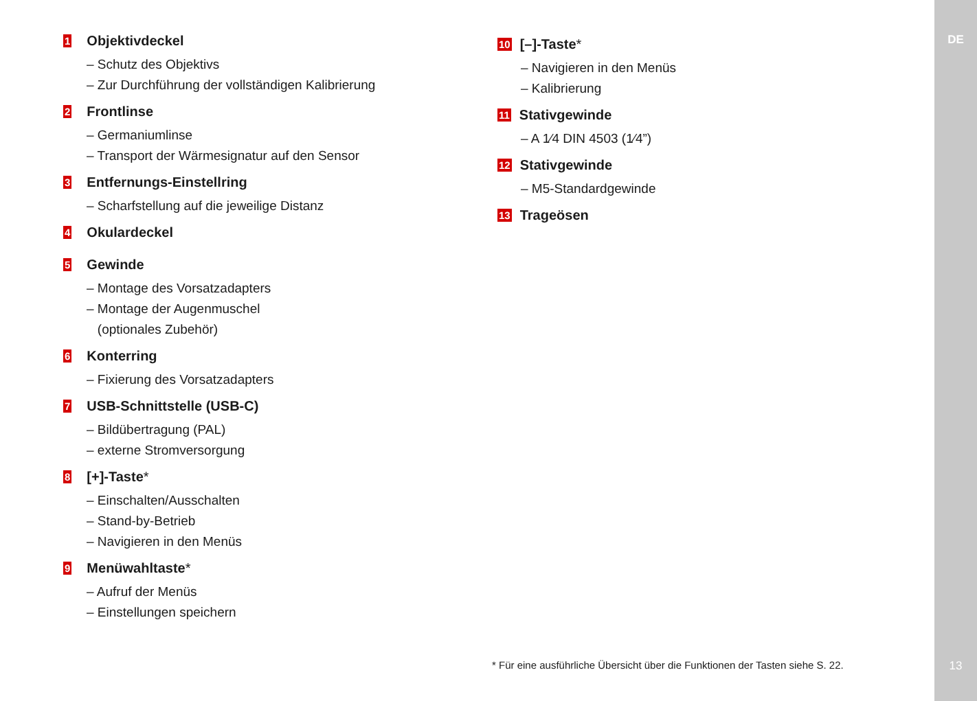DE
1 Objektivdeckel
– Schutz des Objektivs
– Zur Durchführung der vollständigen Kalibrierung
2 Frontlinse
– Germaniumlinse
– Transport der Wärmesignatur auf den Sensor
3 Entfernungs-Einstellring
– Scharfstellung auf die jeweilige Distanz
4 Okulardeckel
5 Gewinde
– Montage des Vorsatzadapters
– Montage der Augenmuschel
(optionales Zubehör)
6 Konterring
– Fixierung des Vorsatzadapters
7 USB-Schnittstelle (USB-C)
– Bildübertragung (PAL)
– externe Stromversorgung
8 [+]-Taste *
– Einschalten/Ausschalten
– Stand-by-Betrieb
– Navigieren in den Menüs
9 Menüwahltaste *
– Aufruf der Menüs
– Einstellungen speichern
10 [–]-Taste *
– Navigieren in den Menüs
– Kalibrierung
11 Stativgewinde
– A 1⁄4 DIN 4503 (1⁄4”)
12 Stativgewinde
– M5-Standardgewinde
13 Trageösen
* Für eine ausführliche Übersicht über die Funktionen der Tasten siehe S. 22.
13